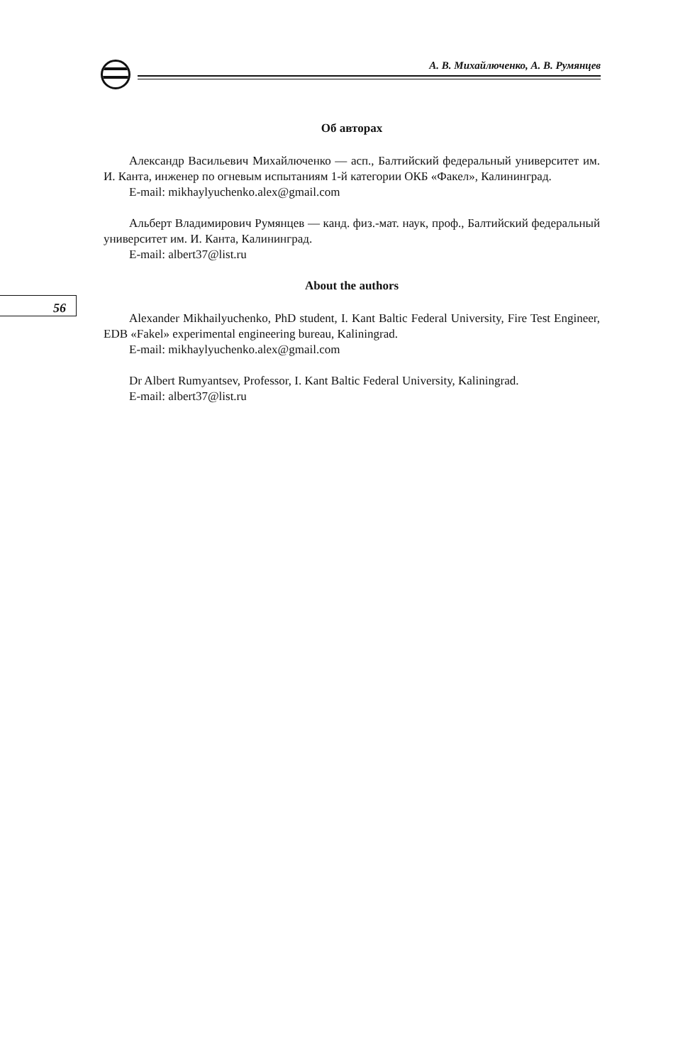А. В. Михайлюченко, А. В. Румянцев
56
Об авторах
Александр Васильевич Михайлюченко — асп., Балтийский федеральный университет им. И. Канта, инженер по огневым испытаниям 1-й категории ОКБ «Факел», Калининград.
E-mail: mikhaylyuchenko.alex@gmail.com
Альберт Владимирович Румянцев — канд. физ.-мат. наук, проф., Балтийский федеральный университет им. И. Канта, Калининград.
E-mail: albert37@list.ru
About the authors
Alexander Mikhailyuchenko, PhD student, I. Kant Baltic Federal University, Fire Test Engineer, EDB «Fakel» experimental engineering bureau, Kaliningrad.
E-mail: mikhaylyuchenko.alex@gmail.com
Dr Albert Rumyantsev, Professor, I. Kant Baltic Federal University, Kaliningrad.
E-mail: albert37@list.ru